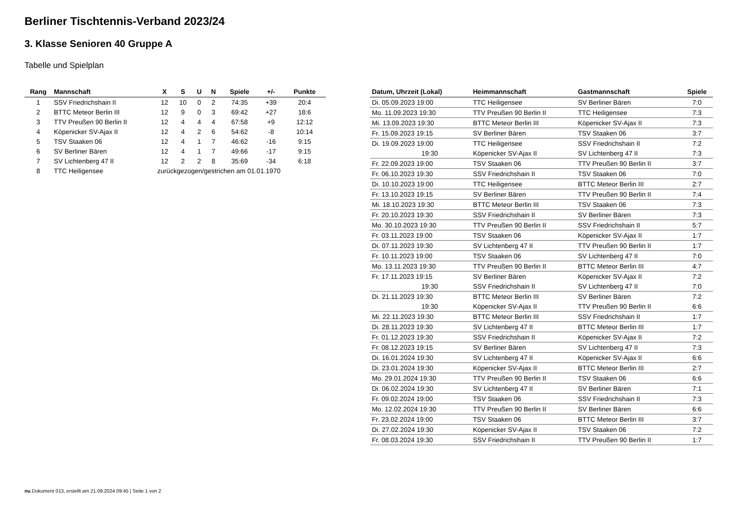Berliner Tischtennis-Verband 2023/24
3. Klasse Senioren 40 Gruppe A
Tabelle und Spielplan
| Rang | Mannschaft | X | S | U | N | Spiele | +/- | Punkte |
| --- | --- | --- | --- | --- | --- | --- | --- | --- |
| 1 | SSV Friedrichshain II | 12 | 10 | 0 | 2 | 74:35 | +39 | 20:4 |
| 2 | BTTC Meteor Berlin III | 12 | 9 | 0 | 3 | 69:42 | +27 | 18:6 |
| 3 | TTV Preußen 90 Berlin II | 12 | 4 | 4 | 4 | 67:58 | +9 | 12:12 |
| 4 | Köpenicker SV-Ajax II | 12 | 4 | 2 | 6 | 54:62 | -8 | 10:14 |
| 5 | TSV Staaken 06 | 12 | 4 | 1 | 7 | 46:62 | -16 | 9:15 |
| 6 | SV Berliner Bären | 12 | 4 | 1 | 7 | 49:66 | -17 | 9:15 |
| 7 | SV Lichtenberg 47 II | 12 | 2 | 2 | 8 | 35:69 | -34 | 6:18 |
| 8 | TTC Heiligensee | zurückgezogen/gestrichen am 01.01.1970 | | | | | | |
| Datum, Uhrzeit (Lokal) | Heimmannschaft | Gastmannschaft | Spiele |
| --- | --- | --- | --- |
| Di. 05.09.2023 19:00 | TTC Heiligensee | SV Berliner Bären | 7:0 |
| Mo. 11.09.2023 19:30 | TTV Preußen 90 Berlin II | TTC Heiligensee | 7:3 |
| Mi. 13.09.2023 19:30 | BTTC Meteor Berlin III | Köpenicker SV-Ajax II | 7:3 |
| Fr. 15.09.2023 19:15 | SV Berliner Bären | TSV Staaken 06 | 3:7 |
| Di. 19.09.2023 19:00 | TTC Heiligensee | SSV Friedrichshain II | 7:2 |
| 19:30 | Köpenicker SV-Ajax II | SV Lichtenberg 47 II | 7:3 |
| Fr. 22.09.2023 19:00 | TSV Staaken 06 | TTV Preußen 90 Berlin II | 3:7 |
| Fr. 06.10.2023 19:30 | SSV Friedrichshain II | TSV Staaken 06 | 7:0 |
| Di. 10.10.2023 19:00 | TTC Heiligensee | BTTC Meteor Berlin III | 2:7 |
| Fr. 13.10.2023 19:15 | SV Berliner Bären | TTV Preußen 90 Berlin II | 7:4 |
| Mi. 18.10.2023 19:30 | BTTC Meteor Berlin III | TSV Staaken 06 | 7:3 |
| Fr. 20.10.2023 19:30 | SSV Friedrichshain II | SV Berliner Bären | 7:3 |
| Mo. 30.10.2023 19:30 | TTV Preußen 90 Berlin II | SSV Friedrichshain II | 5:7 |
| Fr. 03.11.2023 19:00 | TSV Staaken 06 | Köpenicker SV-Ajax II | 1:7 |
| Di. 07.11.2023 19:30 | SV Lichtenberg 47 II | TTV Preußen 90 Berlin II | 1:7 |
| Fr. 10.11.2023 19:00 | TSV Staaken 06 | SV Lichtenberg 47 II | 7:0 |
| Mo. 13.11.2023 19:30 | TTV Preußen 90 Berlin II | BTTC Meteor Berlin III | 4:7 |
| Fr. 17.11.2023 19:15 | SV Berliner Bären | Köpenicker SV-Ajax II | 7:2 |
| 19:30 | SSV Friedrichshain II | SV Lichtenberg 47 II | 7:0 |
| Di. 21.11.2023 19:30 | BTTC Meteor Berlin III | SV Berliner Bären | 7:2 |
| 19:30 | Köpenicker SV-Ajax II | TTV Preußen 90 Berlin II | 6:6 |
| Mi. 22.11.2023 19:30 | BTTC Meteor Berlin III | SSV Friedrichshain II | 1:7 |
| Di. 28.11.2023 19:30 | SV Lichtenberg 47 II | BTTC Meteor Berlin III | 1:7 |
| Fr. 01.12.2023 19:30 | SSV Friedrichshain II | Köpenicker SV-Ajax II | 7:2 |
| Fr. 08.12.2023 19:15 | SV Berliner Bären | SV Lichtenberg 47 II | 7:3 |
| Di. 16.01.2024 19:30 | SV Lichtenberg 47 II | Köpenicker SV-Ajax II | 6:6 |
| Di. 23.01.2024 19:30 | Köpenicker SV-Ajax II | BTTC Meteor Berlin III | 2:7 |
| Mo. 29.01.2024 19:30 | TTV Preußen 90 Berlin II | TSV Staaken 06 | 6:6 |
| Di. 06.02.2024 19:30 | SV Lichtenberg 47 II | SV Berliner Bären | 7:1 |
| Fr. 09.02.2024 19:00 | TSV Staaken 06 | SSV Friedrichshain II | 7:3 |
| Mo. 12.02.2024 19:30 | TTV Preußen 90 Berlin II | SV Berliner Bären | 6:6 |
| Fr. 23.02.2024 19:00 | TSV Staaken 06 | BTTC Meteor Berlin III | 3:7 |
| Di. 27.02.2024 19:30 | Köpenicker SV-Ajax II | TSV Staaken 06 | 7:2 |
| Fr. 08.03.2024 19:30 | SSV Friedrichshain II | TTV Preußen 90 Berlin II | 1:7 |
nu.Dokument 013, erstellt am 21.09.2024 09:45 | Seite 1 von 2